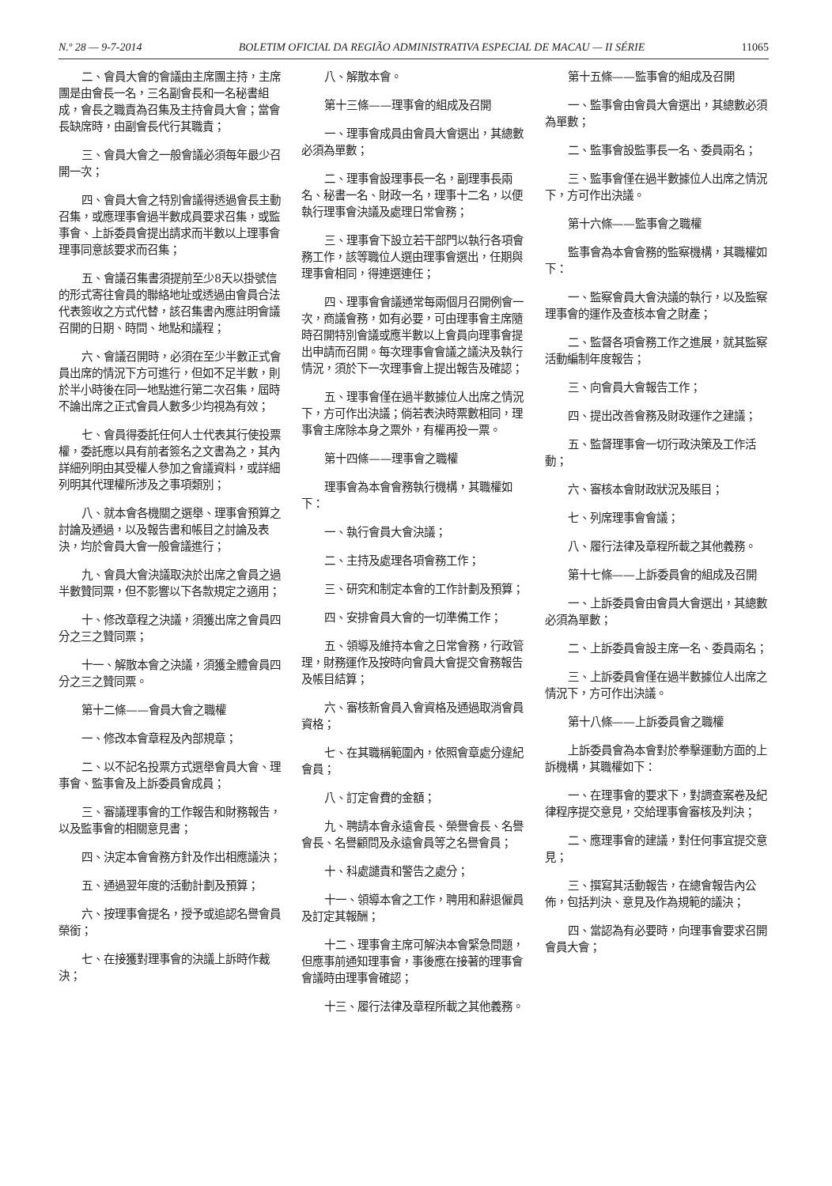N.º 28 — 9-7-2014 BOLETIM OFICIAL DA REGIÃO ADMINISTRATIVA ESPECIAL DE MACAU — II SÉRIE 11065
二、會員大會的會議由主席團主持，主席團是由會長一名，三名副會長和一名秘書組成，會長之職責為召集及主持會員大會；當會長缺席時，由副會長代行其職責；
三、會員大會之一般會議必須每年最少召開一次；
四、會員大會之特別會議得透過會長主動召集，或應理事會過半數成員要求召集，或監事會、上訴委員會提出請求而半數以上理事會理事同意該要求而召集；
五、會議召集書須提前至少8天以掛號信的形式寄往會員的聯絡地址或透過由會員合法代表簽收之方式代替，該召集書內應註明會議召開的日期、時間、地點和議程；
六、會議召開時，必須在至少半數正式會員出席的情況下方可進行，但如不足半數，則於半小時後在同一地點進行第二次召集，屆時不論出席之正式會員人數多少均視為有效；
七、會員得委託任何人士代表其行使投票權，委託應以具有前者簽名之文書為之，其內詳細列明由其受權人參加之會議資料，或詳細列明其代理權所涉及之事項類別；
八、就本會各機關之選舉、理事會預算之討論及通過，以及報告書和帳目之討論及表決，均於會員大會一般會議進行；
九、會員大會決議取決於出席之會員之過半數贊同票，但不影響以下各款規定之適用；
十、修改章程之決議，須獲出席之會員四分之三之贊同票；
十一、解散本會之決議，須獲全體會員四分之三之贊同票。
第十二條——會員大會之職權
一、修改本會章程及內部規章；
二、以不記名投票方式選舉會員大會、理事會、監事會及上訴委員會成員；
三、審議理事會的工作報告和財務報告，以及監事會的相關意見書；
四、決定本會會務方針及作出相應議決；
五、通過翌年度的活動計劃及預算；
六、按理事會提名，授予或追認名譽會員榮銜；
七、在接獲對理事會的決議上訴時作裁決；
八、解散本會。
第十三條——理事會的組成及召開
一、理事會成員由會員大會選出，其總數必須為單數；
二、理事會設理事長一名，副理事長兩名、秘書一名、財政一名，理事十二名，以便執行理事會決議及處理日常會務；
三、理事會下設立若干部門以執行各項會務工作，該等職位人選由理事會選出，任期與理事會相同，得連選連任；
四、理事會會議通常每兩個月召開例會一次，商議會務，如有必要，可由理事會主席隨時召開特別會議或應半數以上會員向理事會提出申請而召開。每次理事會會議之議決及執行情況，須於下一次理事會上提出報告及確認；
五、理事會僅在過半數據位人出席之情況下，方可作出決議；倘若表決時票數相同，理事會主席除本身之票外，有權再投一票。
第十四條——理事會之職權
理事會為本會會務執行機構，其職權如下：
一、執行會員大會決議；
二、主持及處理各項會務工作；
三、研究和制定本會的工作計劃及預算；
四、安排會員大會的一切準備工作；
五、領導及維持本會之日常會務，行政管理，財務運作及按時向會員大會提交會務報告及帳目結算；
六、審核新會員入會資格及通過取消會員資格；
七、在其職稱範圍內，依照會章處分違紀會員；
八、訂定會費的金額；
九、聘請本會永遠會長、榮譽會長、名譽會長、名譽顧問及永遠會員等之名譽會員；
十、科處譴責和警告之處分；
十一、領導本會之工作，聘用和辭退僱員及訂定其報酬；
十二、理事會主席可解決本會緊急問題，但應事前通知理事會，事後應在接著的理事會會議時由理事會確認；
十三、履行法律及章程所載之其他義務。
第十五條——監事會的組成及召開
一、監事會由會員大會選出，其總數必須為單數；
二、監事會設監事長一名、委員兩名；
三、監事會僅在過半數據位人出席之情況下，方可作出決議。
第十六條——監事會之職權
監事會為本會會務的監察機構，其職權如下：
一、監察會員大會決議的執行，以及監察理事會的運作及查核本會之財產；
二、監督各項會務工作之進展，就其監察活動編制年度報告；
三、向會員大會報告工作；
四、提出改善會務及財政運作之建議；
五、監督理事會一切行政決策及工作活動；
六、審核本會財政狀況及賬目；
七、列席理事會會議；
八、履行法律及章程所載之其他義務。
第十七條——上訴委員會的組成及召開
一、上訴委員會由會員大會選出，其總數必須為單數；
二、上訴委員會設主席一名、委員兩名；
三、上訴委員會僅在過半數據位人出席之情況下，方可作出決議。
第十八條——上訴委員會之職權
上訴委員會為本會對於拳擊運動方面的上訴機構，其職權如下：
一、在理事會的要求下，對調查案卷及紀律程序提交意見，交給理事會審核及判決；
二、應理事會的建議，對任何事宜提交意見；
三、撰寫其活動報告，在總會報告內公佈，包括判決、意見及作為規範的議決；
四、當認為有必要時，向理事會要求召開會員大會；